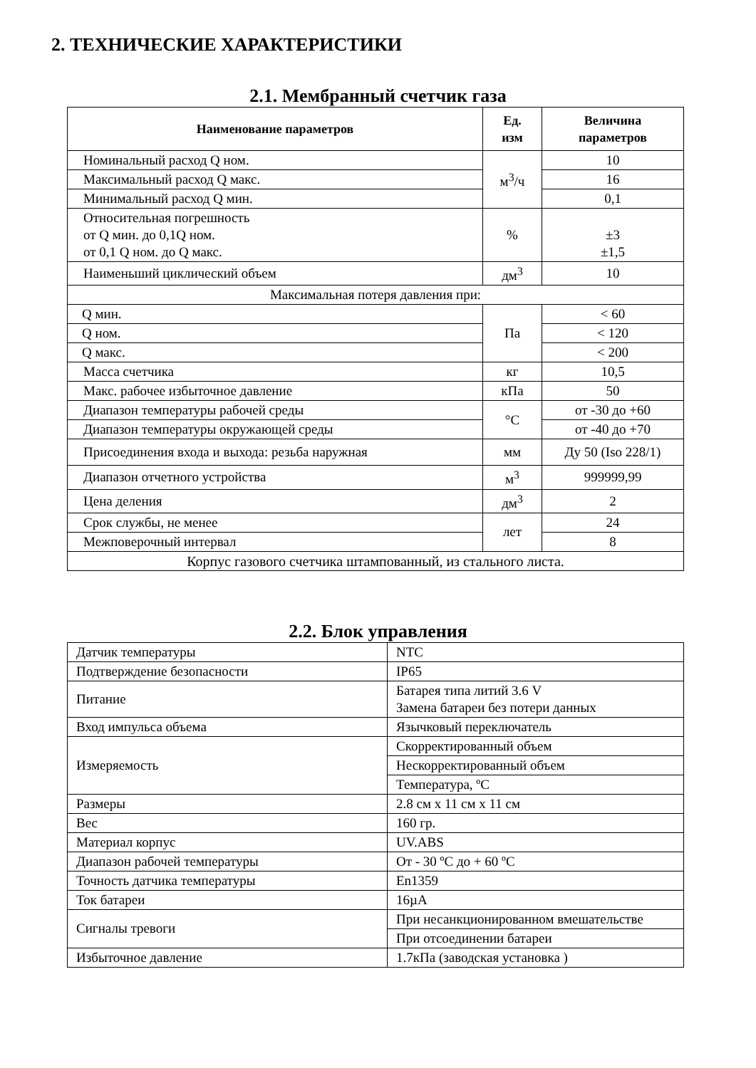2. ТЕХНИЧЕСКИЕ ХАРАКТЕРИСТИКИ
2.1. Мембранный счетчик газа
| Наименование параметров | Ед. изм | Величина параметров |
| --- | --- | --- |
| Номинальный расход Q ном. | м<sup>3</sup>/ч | 10 |
| Максимальный расход Q макс. | | 16 |
| Минимальный расход Q мин. | | 0,1 |
| Относительная погрешность от Q мин. до 0,1Q ном. от 0,1 Q ном. до Q макс. | % | ±3 ±1,5 |
| Наименьший циклический объем | дм<sup>3</sup> | 10 |
| Максимальная потеря давления при: | | |
| Q мин. | Па | < 60 |
| Q ном. | | < 120 |
| Q макс. | | < 200 |
| Масса счетчика | кг | 10,5 |
| Макс. рабочее избыточное давление | кПа | 50 |
| Диапазон температуры рабочей среды | °C | от -30 до +60 |
| Диапазон температуры окружающей среды | | от -40 до +70 |
| Присоединения входа и выхода: резьба наружная | мм | Ду 50 (Iso 228/1) |
| Диапазон отчетного устройства | м<sup>3</sup> | 999999,99 |
| Цена деления | дм<sup>3</sup> | 2 |
| Срок службы, не менее | лет | 24 |
| Межповерочный интервал | | 8 |
| Корпус газового счетчика штампованный, из стального листа. | | |
2.2. Блок управления
| Датчик температуры | NTC |
| Подтверждение безопасности | IP65 |
| Питание | Батарея типа литий 3.6 V Замена батареи без потери данных |
| Вход импульса объема | Язычковый переключатель |
| Измеряемость | Скорректированный объем |
| | Нескорректированный объем |
| | Температура, ºC |
| Размеры | 2.8 см x 11 см x 11 см |
| Вес | 160 гр. |
| Материал корпус | UV.ABS |
| Диапазон рабочей температуры | От - 30 ºC до + 60 ºC |
| Точность датчика температуры | En1359 |
| Ток батареи | 16µA |
| Сигналы тревоги | При несанкционированном вмешательстве |
| | При отсоединении батареи |
| Избыточное давление | 1.7кПа (заводская установка ) |